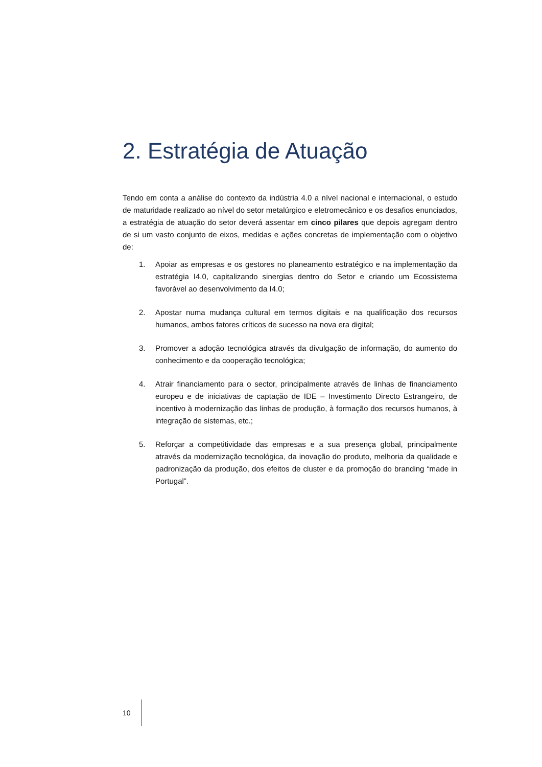2. Estratégia de Atuação
Tendo em conta a análise do contexto da indústria 4.0 a nível nacional e internacional, o estudo de maturidade realizado ao nível do setor metalúrgico e eletromecânico e os desafios enunciados, a estratégia de atuação do setor deverá assentar em cinco pilares que depois agregam dentro de si um vasto conjunto de eixos, medidas e ações concretas de implementação com o objetivo de:
1. Apoiar as empresas e os gestores no planeamento estratégico e na implementação da estratégia I4.0, capitalizando sinergias dentro do Setor e criando um Ecossistema favorável ao desenvolvimento da I4.0;
2. Apostar numa mudança cultural em termos digitais e na qualificação dos recursos humanos, ambos fatores críticos de sucesso na nova era digital;
3. Promover a adoção tecnológica através da divulgação de informação, do aumento do conhecimento e da cooperação tecnológica;
4. Atrair financiamento para o sector, principalmente através de linhas de financiamento europeu e de iniciativas de captação de IDE – Investimento Directo Estrangeiro, de incentivo à modernização das linhas de produção, à formação dos recursos humanos, à integração de sistemas, etc.;
5. Reforçar a competitividade das empresas e a sua presença global, principalmente através da modernização tecnológica, da inovação do produto, melhoria da qualidade e padronização da produção, dos efeitos de cluster e da promoção do branding “made in Portugal”.
10